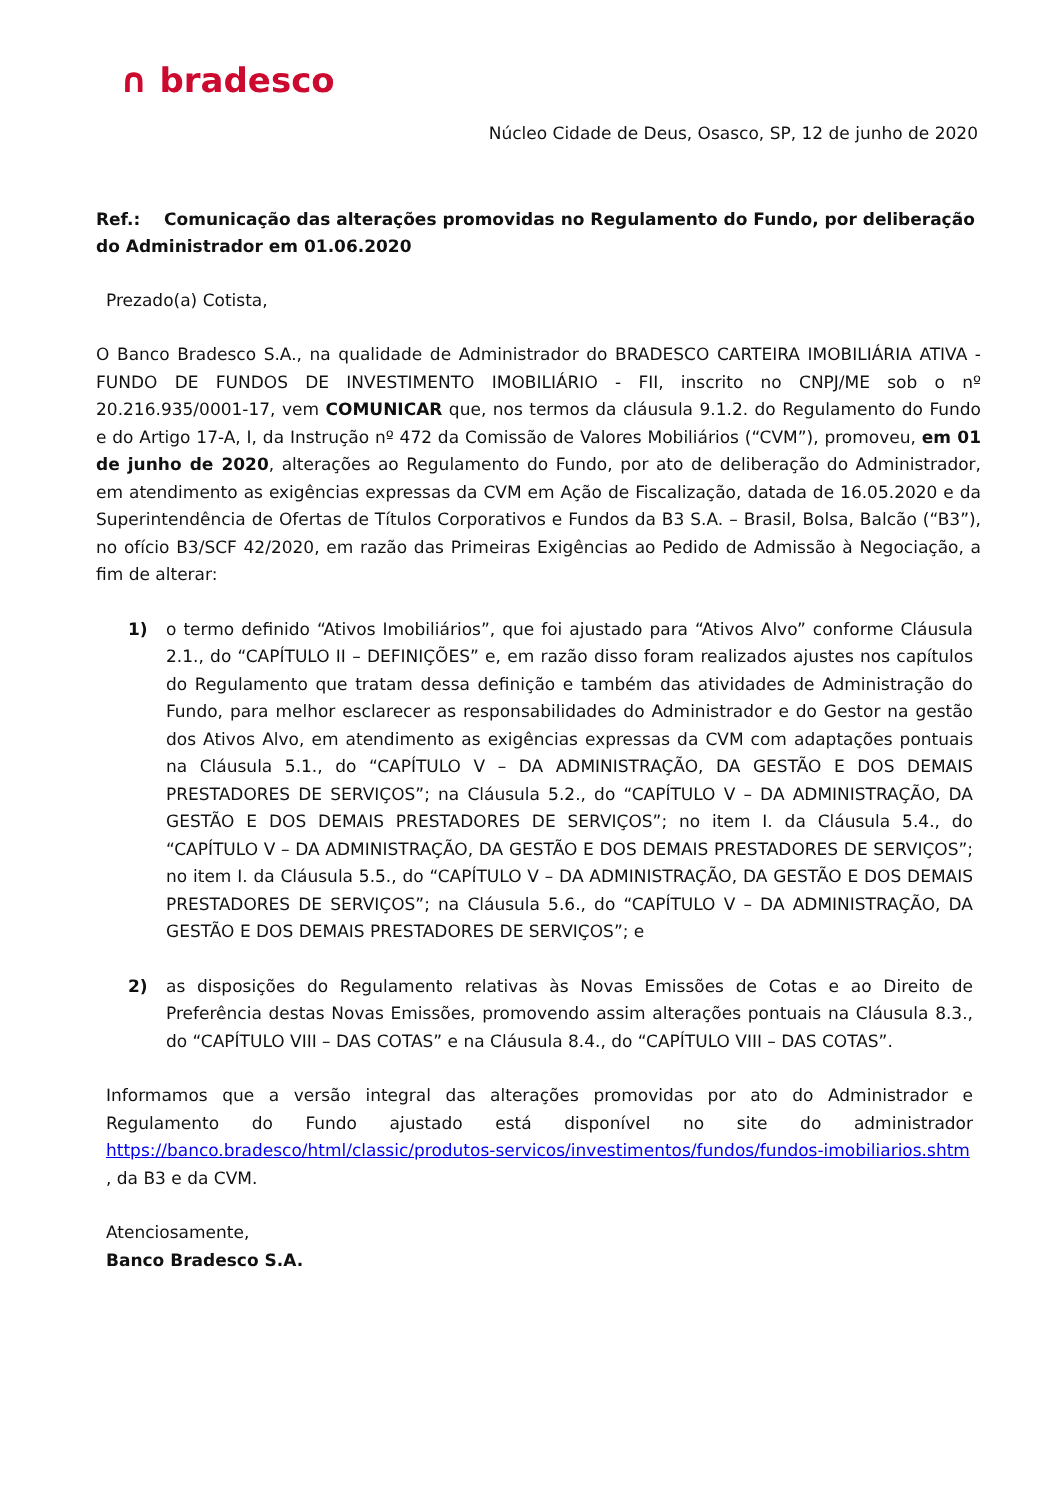∩ bradesco
Núcleo Cidade de Deus, Osasco, SP, 12 de junho de 2020
Ref.: Comunicação das alterações promovidas no Regulamento do Fundo, por deliberação do Administrador em 01.06.2020
Prezado(a) Cotista,
O Banco Bradesco S.A., na qualidade de Administrador do BRADESCO CARTEIRA IMOBILIÁRIA ATIVA - FUNDO DE FUNDOS DE INVESTIMENTO IMOBILIÁRIO - FII, inscrito no CNPJ/ME sob o nº 20.216.935/0001-17, vem COMUNICAR que, nos termos da cláusula 9.1.2. do Regulamento do Fundo e do Artigo 17-A, I, da Instrução nº 472 da Comissão de Valores Mobiliários (“CVM”), promoveu, em 01 de junho de 2020, alterações ao Regulamento do Fundo, por ato de deliberação do Administrador, em atendimento as exigências expressas da CVM em Ação de Fiscalização, datada de 16.05.2020 e da Superintendência de Ofertas de Títulos Corporativos e Fundos da B3 S.A. – Brasil, Bolsa, Balcão (“B3”), no ofício B3/SCF 42/2020, em razão das Primeiras Exigências ao Pedido de Admissão à Negociação, a fim de alterar:
1) o termo definido “Ativos Imobiliários”, que foi ajustado para “Ativos Alvo” conforme Cláusula 2.1., do “CAPÍTULO II – DEFINIÇÕES” e, em razão disso foram realizados ajustes nos capítulos do Regulamento que tratam dessa definição e também das atividades de Administração do Fundo, para melhor esclarecer as responsabilidades do Administrador e do Gestor na gestão dos Ativos Alvo, em atendimento as exigências expressas da CVM com adaptações pontuais na Cláusula 5.1., do “CAPÍTULO V – DA ADMINISTRAÇÃO, DA GESTÃO E DOS DEMAIS PRESTADORES DE SERVIÇOS”; na Cláusula 5.2., do “CAPÍTULO V – DA ADMINISTRAÇÃO, DA GESTÃO E DOS DEMAIS PRESTADORES DE SERVIÇOS”; no item I. da Cláusula 5.4., do “CAPÍTULO V – DA ADMINISTRAÇÃO, DA GESTÃO E DOS DEMAIS PRESTADORES DE SERVIÇOS”; no item I. da Cláusula 5.5., do “CAPÍTULO V – DA ADMINISTRAÇÃO, DA GESTÃO E DOS DEMAIS PRESTADORES DE SERVIÇOS”; na Cláusula 5.6., do “CAPÍTULO V – DA ADMINISTRAÇÃO, DA GESTÃO E DOS DEMAIS PRESTADORES DE SERVIÇOS”; e
2) as disposições do Regulamento relativas às Novas Emissões de Cotas e ao Direito de Preferência destas Novas Emissões, promovendo assim alterações pontuais na Cláusula 8.3., do “CAPÍTULO VIII – DAS COTAS” e na Cláusula 8.4., do “CAPÍTULO VIII – DAS COTAS”.
Informamos que a versão integral das alterações promovidas por ato do Administrador e Regulamento do Fundo ajustado está disponível no site do administrador https://banco.bradesco/html/classic/produtos-servicos/investimentos/fundos/fundos-imobiliarios.shtm , da B3 e da CVM.
Atenciosamente,
Banco Bradesco S.A.